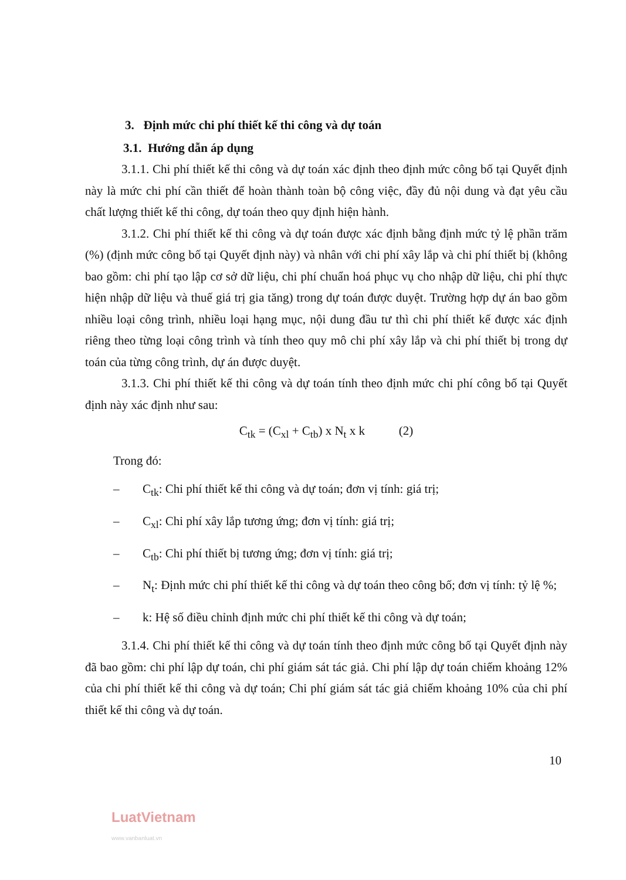3. Định mức chi phí thiết kế thi công và dự toán
3.1. Hướng dẫn áp dụng
3.1.1. Chi phí thiết kế thi công và dự toán xác định theo định mức công bố tại Quyết định này là mức chi phí cần thiết để hoàn thành toàn bộ công việc, đầy đủ nội dung và đạt yêu cầu chất lượng thiết kế thi công, dự toán theo quy định hiện hành.
3.1.2. Chi phí thiết kế thi công và dự toán được xác định bằng định mức tỷ lệ phần trăm (%) (định mức công bố tại Quyết định này) và nhân với chi phí xây lắp và chi phí thiết bị (không bao gồm: chi phí tạo lập cơ sở dữ liệu, chi phí chuẩn hoá phục vụ cho nhập dữ liệu, chi phí thực hiện nhập dữ liệu và thuế giá trị gia tăng) trong dự toán được duyệt. Trường hợp dự án bao gồm nhiều loại công trình, nhiều loại hạng mục, nội dung đầu tư thì chi phí thiết kế được xác định riêng theo từng loại công trình và tính theo quy mô chi phí xây lắp và chi phí thiết bị trong dự toán của từng công trình, dự án được duyệt.
3.1.3. Chi phí thiết kế thi công và dự toán tính theo định mức chi phí công bố tại Quyết định này xác định như sau:
C<sub>tk</sub> = (C<sub>xl</sub> + C<sub>tb</sub>) x N<sub>t</sub> x k (2)
Trong đó:
– C<sub>tk</sub>: Chi phí thiết kế thi công và dự toán; đơn vị tính: giá trị;
– C<sub>xl</sub>: Chi phí xây lắp tương ứng; đơn vị tính: giá trị;
– C<sub>tb</sub>: Chi phí thiết bị tương ứng; đơn vị tính: giá trị;
– N<sub>t</sub>: Định mức chi phí thiết kế thi công và dự toán theo công bố; đơn vị tính: tỷ lệ %;
– k: Hệ số điều chỉnh định mức chi phí thiết kế thi công và dự toán;
3.1.4. Chi phí thiết kế thi công và dự toán tính theo định mức công bố tại Quyết định này đã bao gồm: chi phí lập dự toán, chi phí giám sát tác giả. Chi phí lập dự toán chiếm khoảng 12% của chi phí thiết kế thi công và dự toán; Chi phí giám sát tác giả chiếm khoảng 10% của chi phí thiết kế thi công và dự toán.
10
LuatVietnam
www.vanbanluat.vn